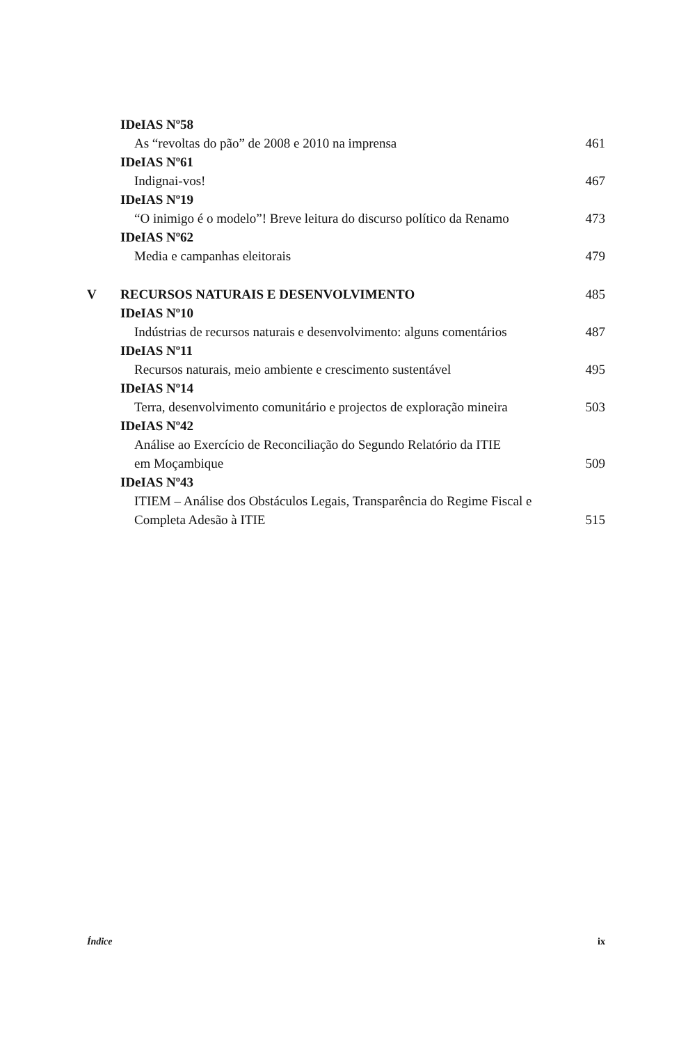IDeIAS Nº58
As “revoltas do pão” de 2008 e 2010 na imprensa
461
IDeIAS Nº61
Indignai-vos! 467
IDeIAS Nº19
“O inimigo é o modelo”! Breve leitura do discurso político da Renamo
473
IDeIAS Nº62
Media e campanhas eleitorais 479
V RECURSOS NATURAIS E DESENVOLVIMENTO
485
IDeIAS Nº10
Indústrias de recursos naturais e desenvolvimento: alguns comentários
487
IDeIAS Nº11
Recursos naturais, meio ambiente e crescimento sustentável
495
IDeIAS Nº14
Terra, desenvolvimento comunitário e projectos de exploração mineira
503
IDeIAS Nº42
Análise ao Exercício de Reconciliação do Segundo Relatório da ITIE
em Moçambique
509
IDeIAS Nº43
ITIEM – Análise dos Obstáculos Legais, Transparência do Regime Fiscal e
Completa Adesão à ITIE
515
Índice ix